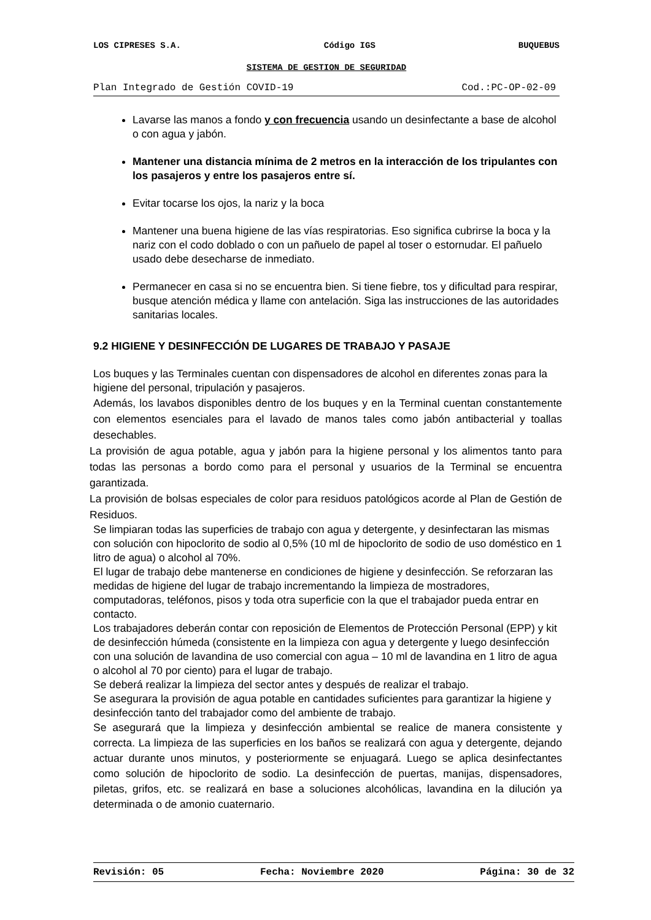LOS CIPRESES S.A. Código IGS BUQUEBUS
SISTEMA DE GESTION DE SEGURIDAD
Plan Integrado de Gestión COVID-19 Cod.:PC-OP-02-09
Lavarse las manos a fondo y con frecuencia usando un desinfectante a base de alcohol o con agua y jabón.
Mantener una distancia mínima de 2 metros en la interacción de los tripulantes con los pasajeros y entre los pasajeros entre sí.
Evitar tocarse los ojos, la nariz y la boca
Mantener una buena higiene de las vías respiratorias. Eso significa cubrirse la boca y la nariz con el codo doblado o con un pañuelo de papel al toser o estornudar. El pañuelo usado debe desecharse de inmediato.
Permanecer en casa si no se encuentra bien. Si tiene fiebre, tos y dificultad para respirar, busque atención médica y llame con antelación. Siga las instrucciones de las autoridades sanitarias locales.
9.2 HIGIENE Y DESINFECCIÓN DE LUGARES DE TRABAJO Y PASAJE
Los buques y las Terminales cuentan con dispensadores de alcohol en diferentes zonas para la higiene del personal, tripulación y pasajeros.
Además, los lavabos disponibles dentro de los buques y en la Terminal cuentan constantemente con elementos esenciales para el lavado de manos tales como jabón antibacterial y toallas desechables.
La provisión de agua potable, agua y jabón para la higiene personal y los alimentos tanto para todas las personas a bordo como para el personal y usuarios de la Terminal se encuentra garantizada.
La provisión de bolsas especiales de color para residuos patológicos acorde al Plan de Gestión de Residuos.
Se limpiaran todas las superficies de trabajo con agua y detergente, y desinfectaran las mismas con solución con hipoclorito de sodio al 0,5% (10 ml de hipoclorito de sodio de uso doméstico en 1 litro de agua) o alcohol al 70%.
El lugar de trabajo debe mantenerse en condiciones de higiene y desinfección. Se reforzaran las medidas de higiene del lugar de trabajo incrementando la limpieza de mostradores, computadoras, teléfonos, pisos y toda otra superficie con la que el trabajador pueda entrar en contacto.
Los trabajadores deberán contar con reposición de Elementos de Protección Personal (EPP) y kit de desinfección húmeda (consistente en la limpieza con agua y detergente y luego desinfección con una solución de lavandina de uso comercial con agua – 10 ml de lavandina en 1 litro de agua o alcohol al 70 por ciento) para el lugar de trabajo.
Se deberá realizar la limpieza del sector antes y después de realizar el trabajo.
Se asegurara la provisión de agua potable en cantidades suficientes para garantizar la higiene y desinfección tanto del trabajador como del ambiente de trabajo.
Se asegurará que la limpieza y desinfección ambiental se realice de manera consistente y correcta. La limpieza de las superficies en los baños se realizará con agua y detergente, dejando actuar durante unos minutos, y posteriormente se enjuagará. Luego se aplica desinfectantes como solución de hipoclorito de sodio. La desinfección de puertas, manijas, dispensadores, piletas, grifos, etc. se realizará en base a soluciones alcohólicas, lavandina en la dilución ya determinada o de amonio cuaternario.
Revisión: 05 Fecha: Noviembre 2020 Página: 30 de 32